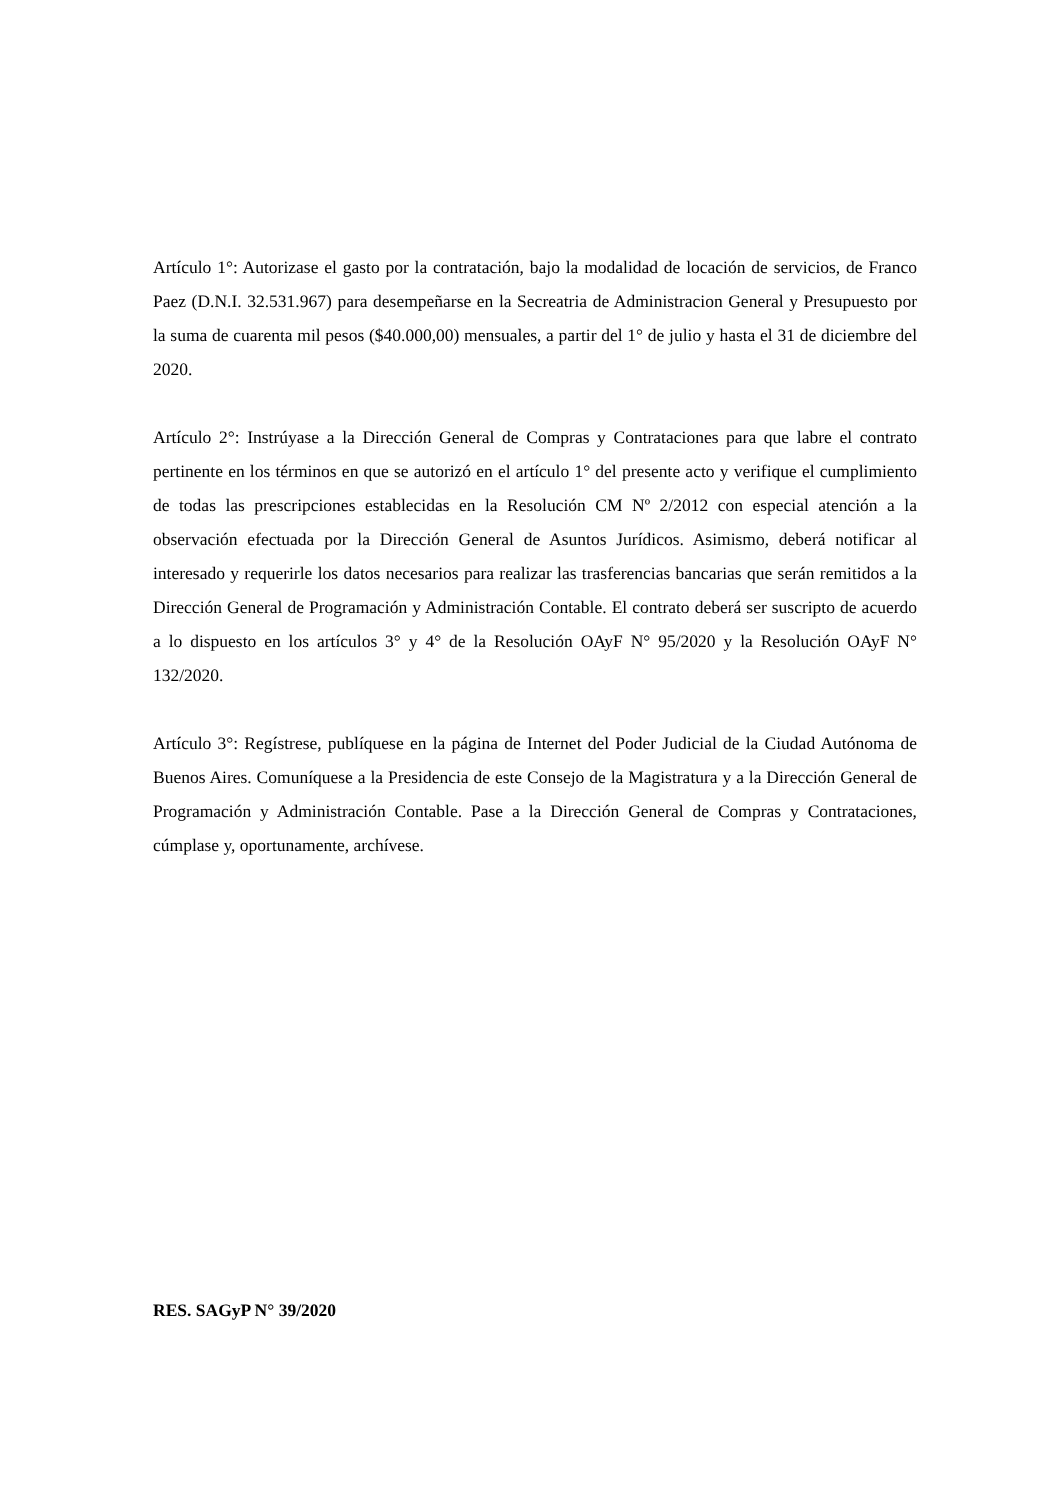Artículo 1°: Autorizase el gasto por la contratación, bajo la modalidad de locación de servicios, de Franco Paez (D.N.I. 32.531.967) para desempeñarse en la Secreatria de Administracion General y Presupuesto por la suma de cuarenta mil pesos ($40.000,00) mensuales, a partir del 1° de julio y hasta el 31 de diciembre del 2020.
Artículo 2°: Instrúyase a la Dirección General de Compras y Contrataciones para que labre el contrato pertinente en los términos en que se autorizó en el artículo 1° del presente acto y verifique el cumplimiento de todas las prescripciones establecidas en la Resolución CM Nº 2/2012 con especial atención a la observación efectuada por la Dirección General de Asuntos Jurídicos. Asimismo, deberá notificar al interesado y requerirle los datos necesarios para realizar las trasferencias bancarias que serán remitidos a la Dirección General de Programación y Administración Contable. El contrato deberá ser suscripto de acuerdo a lo dispuesto en los artículos 3° y 4° de la Resolución OAyF N° 95/2020 y la Resolución OAyF N° 132/2020.
Artículo 3°: Regístrese, publíquese en la página de Internet del Poder Judicial de la Ciudad Autónoma de Buenos Aires. Comuníquese a la Presidencia de este Consejo de la Magistratura y a la Dirección General de Programación y Administración Contable. Pase a la Dirección General de Compras y Contrataciones, cúmplase y, oportunamente, archívese.
RES. SAGyP N° 39/2020